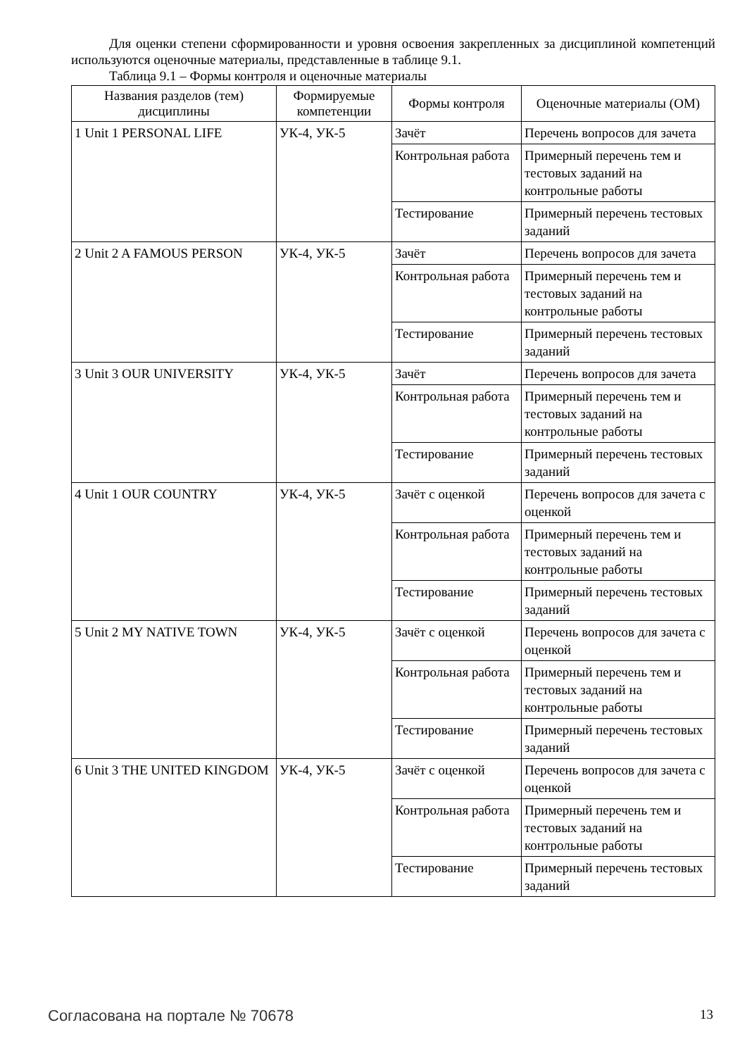Для оценки степени сформированности и уровня освоения закрепленных за дисциплиной компетенций используются оценочные материалы, представленные в таблице 9.1.
Таблица 9.1 – Формы контроля и оценочные материалы
| Названия разделов (тем) дисциплины | Формируемые компетенции | Формы контроля | Оценочные материалы (ОМ) |
| --- | --- | --- | --- |
| 1 Unit 1 PERSONAL LIFE | УК-4, УК-5 | Зачёт | Перечень вопросов для зачета |
| | | Контрольная работа | Примерный перечень тем и тестовых заданий на контрольные работы |
| | | Тестирование | Примерный перечень тестовых заданий |
| 2 Unit 2 A FAMOUS PERSON | УК-4, УК-5 | Зачёт | Перечень вопросов для зачета |
| | | Контрольная работа | Примерный перечень тем и тестовых заданий на контрольные работы |
| | | Тестирование | Примерный перечень тестовых заданий |
| 3 Unit 3 OUR UNIVERSITY | УК-4, УК-5 | Зачёт | Перечень вопросов для зачета |
| | | Контрольная работа | Примерный перечень тем и тестовых заданий на контрольные работы |
| | | Тестирование | Примерный перечень тестовых заданий |
| 4 Unit 1 OUR COUNTRY | УК-4, УК-5 | Зачёт с оценкой | Перечень вопросов для зачета с оценкой |
| | | Контрольная работа | Примерный перечень тем и тестовых заданий на контрольные работы |
| | | Тестирование | Примерный перечень тестовых заданий |
| 5 Unit 2 MY NATIVE TOWN | УК-4, УК-5 | Зачёт с оценкой | Перечень вопросов для зачета с оценкой |
| | | Контрольная работа | Примерный перечень тем и тестовых заданий на контрольные работы |
| | | Тестирование | Примерный перечень тестовых заданий |
| 6 Unit 3 THE UNITED KINGDOM | УК-4, УК-5 | Зачёт с оценкой | Перечень вопросов для зачета с оценкой |
| | | Контрольная работа | Примерный перечень тем и тестовых заданий на контрольные работы |
| | | Тестирование | Примерный перечень тестовых заданий |
Согласована на портале № 70678 13